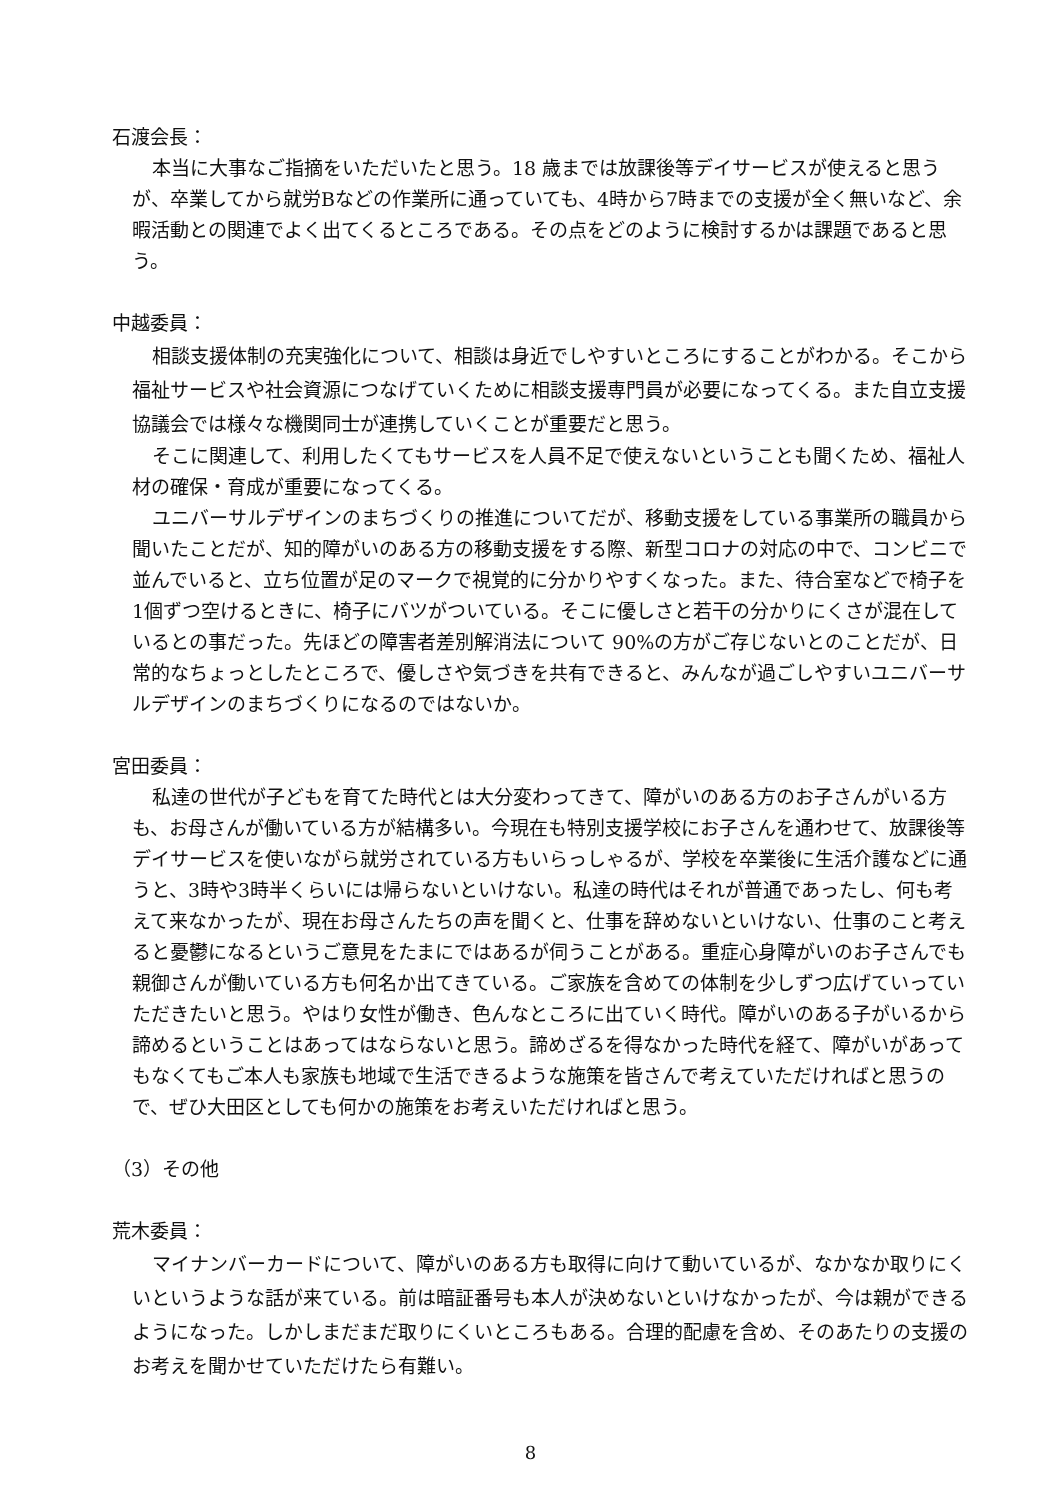石渡会長：
本当に大事なご指摘をいただいたと思う。18 歳までは放課後等デイサービスが使えると思うが、卒業してから就労Bなどの作業所に通っていても、4時から7時までの支援が全く無いなど、余暇活動との関連でよく出てくるところである。その点をどのように検討するかは課題であると思う。
中越委員：
相談支援体制の充実強化について、相談は身近でしやすいところにすることがわかる。そこから福祉サービスや社会資源につなげていくために相談支援専門員が必要になってくる。また自立支援協議会では様々な機関同士が連携していくことが重要だと思う。
そこに関連して、利用したくてもサービスを人員不足で使えないということも聞くため、福祉人材の確保・育成が重要になってくる。
ユニバーサルデザインのまちづくりの推進についてだが、移動支援をしている事業所の職員から聞いたことだが、知的障がいのある方の移動支援をする際、新型コロナの対応の中で、コンビニで並んでいると、立ち位置が足のマークで視覚的に分かりやすくなった。また、待合室などで椅子を1個ずつ空けるときに、椅子にバツがついている。そこに優しさと若干の分かりにくさが混在しているとの事だった。先ほどの障害者差別解消法について 90%の方がご存じないとのことだが、日常的なちょっとしたところで、優しさや気づきを共有できると、みんなが過ごしやすいユニバーサルデザインのまちづくりになるのではないか。
宮田委員：
私達の世代が子どもを育てた時代とは大分変わってきて、障がいのある方のお子さんがいる方も、お母さんが働いている方が結構多い。今現在も特別支援学校にお子さんを通わせて、放課後等デイサービスを使いながら就労されている方もいらっしゃるが、学校を卒業後に生活介護などに通うと、3時や3時半くらいには帰らないといけない。私達の時代はそれが普通であったし、何も考えて来なかったが、現在お母さんたちの声を聞くと、仕事を辞めないといけない、仕事のこと考えると憂鬱になるというご意見をたまにではあるが伺うことがある。重症心身障がいのお子さんでも親御さんが働いている方も何名か出てきている。ご家族を含めての体制を少しずつ広げていっていただきたいと思う。やはり女性が働き、色んなところに出ていく時代。障がいのある子がいるから諦めるということはあってはならないと思う。諦めざるを得なかった時代を経て、障がいがあってもなくてもご本人も家族も地域で生活できるような施策を皆さんで考えていただければと思うので、ぜひ大田区としても何かの施策をお考えいただければと思う。
（3）その他
荒木委員：
マイナンバーカードについて、障がいのある方も取得に向けて動いているが、なかなか取りにくいというような話が来ている。前は暗証番号も本人が決めないといけなかったが、今は親ができるようになった。しかしまだまだ取りにくいところもある。合理的配慮を含め、そのあたりの支援のお考えを聞かせていただけたら有難い。
8